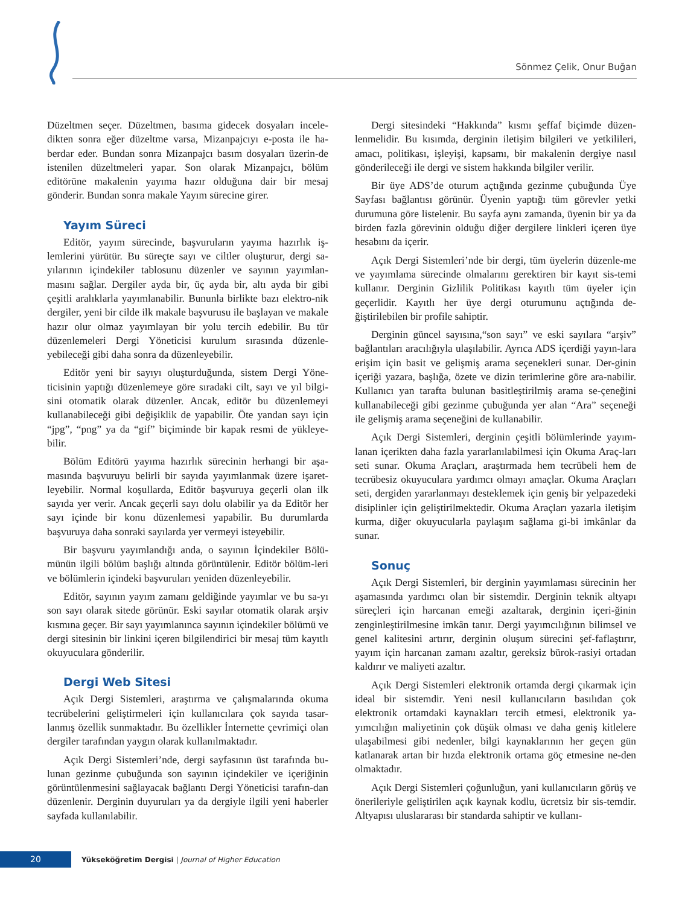Sönmez Çelik, Onur Buğan
Düzeltmen seçer. Düzeltmen, basıma gidecek dosyaları incele-dikten sonra eğer düzeltme varsa, Mizanpajcıyı e-posta ile ha-berdar eder. Bundan sonra Mizanpajcı basım dosyaları üzerin-de istenilen düzeltmeleri yapar. Son olarak Mizanpajcı, bölüm editörüne makalenin yayıma hazır olduğuna dair bir mesaj gönderir. Bundan sonra makale Yayım sürecine girer.
Yayım Süreci
Editör, yayım sürecinde, başvuruların yayıma hazırlık iş-lemlerini yürütür. Bu süreçte sayı ve ciltler oluşturur, dergi sa-yılarının içindekiler tablosunu düzenler ve sayının yayımlan-masını sağlar. Dergiler ayda bir, üç ayda bir, altı ayda bir gibi çeşitli aralıklarla yayımlanabilir. Bununla birlikte bazı elektro-nik dergiler, yeni bir cilde ilk makale başvurusu ile başlayan ve makale hazır olur olmaz yayımlayan bir yolu tercih edebilir. Bu tür düzenlemeleri Dergi Yöneticisi kurulum sırasında düzenle-yebileceği gibi daha sonra da düzenleyebilir.
Editör yeni bir sayıyı oluşturduğunda, sistem Dergi Yöne-ticisinin yaptığı düzenlemeye göre sıradaki cilt, sayı ve yıl bilgi-sini otomatik olarak düzenler. Ancak, editör bu düzenlemeyi kullanabileceği gibi değişiklik de yapabilir. Öte yandan sayı için “jpg”, “png” ya da “gif” biçiminde bir kapak resmi de yükleye-bilir.
Bölüm Editörü yayıma hazırlık sürecinin herhangi bir aşa-masında başvuruyu belirli bir sayıda yayımlanmak üzere işaret-leyebilir. Normal koşullarda, Editör başvuruya geçerli olan ilk sayıda yer verir. Ancak geçerli sayı dolu olabilir ya da Editör her sayı içinde bir konu düzenlemesi yapabilir. Bu durumlarda başvuruya daha sonraki sayılarda yer vermeyi isteyebilir.
Bir başvuru yayımlandığı anda, o sayının İçindekiler Bölü-münün ilgili bölüm başlığı altında görüntülenir. Editör bölüm-leri ve bölümlerin içindeki başvuruları yeniden düzenleyebilir.
Editör, sayının yayım zamanı geldiğinde yayımlar ve bu sa-yı son sayı olarak sitede görünür. Eski sayılar otomatik olarak arşiv kısmına geçer. Bir sayı yayımlanınca sayının içindekiler bölümü ve dergi sitesinin bir linkini içeren bilgilendirici bir mesaj tüm kayıtlı okuyuculara gönderilir.
Dergi Web Sitesi
Açık Dergi Sistemleri, araştırma ve çalışmalarında okuma tecrübelerini geliştirmeleri için kullanıcılara çok sayıda tasar-lanmış özellik sunmaktadır. Bu özellikler İnternette çevrimiçi olan dergiler tarafından yaygın olarak kullanılmaktadır.
Açık Dergi Sistemleri’nde, dergi sayfasının üst tarafında bu-lunan gezinme çubuğunda son sayının içindekiler ve içeriğinin görüntülenmesini sağlayacak bağlantı Dergi Yöneticisi tarafın-dan düzenlenir. Derginin duyuruları ya da dergiyle ilgili yeni haberler sayfada kullanılabilir.
Dergi sitesindeki “Hakkında” kısmı şeffaf biçimde düzen-lenmelidir. Bu kısımda, derginin iletişim bilgileri ve yetkilileri, amacı, politikası, işleyişi, kapsamı, bir makalenin dergiye nasıl gönderileceği ile dergi ve sistem hakkında bilgiler verilir.
Bir üye ADS’de oturum açtığında gezinme çubuğunda Üye Sayfası bağlantısı görünür. Üyenin yaptığı tüm görevler yetki durumuna göre listelenir. Bu sayfa aynı zamanda, üyenin bir ya da birden fazla görevinin olduğu diğer dergilere linkleri içeren üye hesabını da içerir.
Açık Dergi Sistemleri’nde bir dergi, tüm üyelerin düzenle-me ve yayımlama sürecinde olmalarını gerektiren bir kayıt sis-temi kullanır. Derginin Gizlilik Politikası kayıtlı tüm üyeler için geçerlidir. Kayıtlı her üye dergi oturumunu açtığında de-ğiştirilebilen bir profile sahiptir.
Derginin güncel sayısına,“son sayı” ve eski sayılara “arşiv” bağlantıları aracılığıyla ulaşılabilir. Ayrıca ADS içerdiği yayın-lara erişim için basit ve gelişmiş arama seçenekleri sunar. Der-ginin içeriği yazara, başlığa, özete ve dizin terimlerine göre ara-nabilir. Kullanıcı yan tarafta bulunan basitleştirilmiş arama se-çeneğini kullanabileceği gibi gezinme çubuğunda yer alan “Ara” seçeneği ile gelişmiş arama seçeneğini de kullanabilir.
Açık Dergi Sistemleri, derginin çeşitli bölümlerinde yayım-lanan içerikten daha fazla yararlanılabilmesi için Okuma Araç-ları seti sunar. Okuma Araçları, araştırmada hem tecrübeli hem de tecrübesiz okuyuculara yardımcı olmayı amaçlar. Okuma Araçları seti, dergiden yararlanmayı desteklemek için geniş bir yelpazedeki disiplinler için geliştirilmektedir. Okuma Araçları yazarla iletişim kurma, diğer okuyucularla paylaşım sağlama gi-bi imkânlar da sunar.
Sonuç
Açık Dergi Sistemleri, bir derginin yayımlaması sürecinin her aşamasında yardımcı olan bir sistemdir. Derginin teknik altyapı süreçleri için harcanan emeği azaltarak, derginin içeri-ğinin zenginleştirilmesine imkân tanır. Dergi yayımcılığının bilimsel ve genel kalitesini artırır, derginin oluşum sürecini şef-faflaştırır, yayım için harcanan zamanı azaltır, gereksiz bürok-rasiyi ortadan kaldırır ve maliyeti azaltır.
Açık Dergi Sistemleri elektronik ortamda dergi çıkarmak için ideal bir sistemdir. Yeni nesil kullanıcıların basılıdan çok elektronik ortamdaki kaynakları tercih etmesi, elektronik ya-yımcılığın maliyetinin çok düşük olması ve daha geniş kitlelere ulaşabilmesi gibi nedenler, bilgi kaynaklarının her geçen gün katlanarak artan bir hızda elektronik ortama göç etmesine ne-den olmaktadır.
Açık Dergi Sistemleri çoğunluğun, yani kullanıcıların görüş ve önerileriyle geliştirilen açık kaynak kodlu, ücretsiz bir sis-temdir. Altyapısı uluslararası bir standarda sahiptir ve kullanı-
20
Yükseköğretim Dergisi | Journal of Higher Education